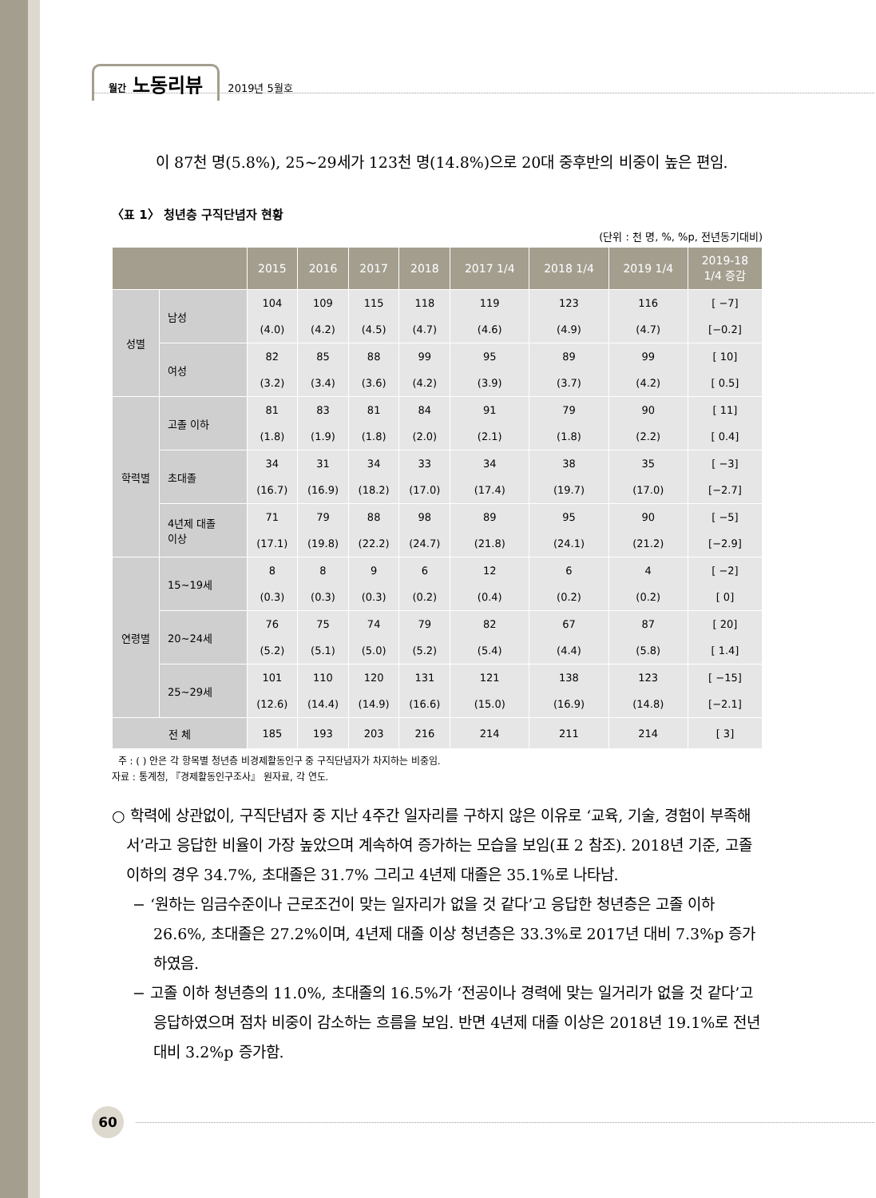월간 노동리뷰 2019년 5월호
이 87천 명(5.8%), 25~29세가 123천 명(14.8%)으로 20대 중후반의 비중이 높은 편임.
〈표 1〉 청년층 구직단념자 현황
(단위 : 천 명, %, %p, 전년동기대비)
| | | 2015 | 2016 | 2017 | 2018 | 2017 1/4 | 2018 1/4 | 2019 1/4 | 2019-18 1/4 증감 |
| --- | --- | --- | --- | --- | --- | --- | --- | --- | --- |
| 성별 | 남성 | 104 | 109 | 115 | 118 | 119 | 123 | 116 | [ −7] |
| | | (4.0) | (4.2) | (4.5) | (4.7) | (4.6) | (4.9) | (4.7) | [−0.2] |
| | 여성 | 82 | 85 | 88 | 99 | 95 | 89 | 99 | [ 10] |
| | | (3.2) | (3.4) | (3.6) | (4.2) | (3.9) | (3.7) | (4.2) | [ 0.5] |
| 학력별 | 고졸 이하 | 81 | 83 | 81 | 84 | 91 | 79 | 90 | [ 11] |
| | | (1.8) | (1.9) | (1.8) | (2.0) | (2.1) | (1.8) | (2.2) | [ 0.4] |
| | 초대졸 | 34 | 31 | 34 | 33 | 34 | 38 | 35 | [ −3] |
| | | (16.7) | (16.9) | (18.2) | (17.0) | (17.4) | (19.7) | (17.0) | [−2.7] |
| | 4년제 대졸 이상 | 71 | 79 | 88 | 98 | 89 | 95 | 90 | [ −5] |
| | | (17.1) | (19.8) | (22.2) | (24.7) | (21.8) | (24.1) | (21.2) | [−2.9] |
| 연령별 | 15~19세 | 8 | 8 | 9 | 6 | 12 | 6 | 4 | [ −2] |
| | | (0.3) | (0.3) | (0.3) | (0.2) | (0.4) | (0.2) | (0.2) | [ 0] |
| | 20~24세 | 76 | 75 | 74 | 79 | 82 | 67 | 87 | [ 20] |
| | | (5.2) | (5.1) | (5.0) | (5.2) | (5.4) | (4.4) | (5.8) | [ 1.4] |
| | 25~29세 | 101 | 110 | 120 | 131 | 121 | 138 | 123 | [ −15] |
| | | (12.6) | (14.4) | (14.9) | (16.6) | (15.0) | (16.9) | (14.8) | [−2.1] |
| 전 체 | | 185 | 193 | 203 | 216 | 214 | 211 | 214 | [ 3] |
주 : ( ) 안은 각 항목별 청년층 비경제활동인구 중 구직단념자가 차지하는 비중임.
자료 : 통계청, 『경제활동인구조사』 원자료, 각 연도.
○ 학력에 상관없이, 구직단념자 중 지난 4주간 일자리를 구하지 않은 이유로 ‘교육, 기술, 경험이 부족해서’라고 응답한 비율이 가장 높았으며 계속하여 증가하는 모습을 보임(표 2 참조). 2018년 기준, 고졸 이하의 경우 34.7%, 초대졸은 31.7% 그리고 4년제 대졸은 35.1%로 나타남.
− ‘원하는 임금수준이나 근로조건이 맞는 일자리가 없을 것 같다’고 응답한 청년층은 고졸 이하 26.6%, 초대졸은 27.2%이며, 4년제 대졸 이상 청년층은 33.3%로 2017년 대비 7.3%p 증가하였음.
− 고졸 이하 청년층의 11.0%, 초대졸의 16.5%가 ‘전공이나 경력에 맞는 일거리가 없을 것 같다’고 응답하였으며 점차 비중이 감소하는 흐름을 보임. 반면 4년제 대졸 이상은 2018년 19.1%로 전년대비 3.2%p 증가함.
60